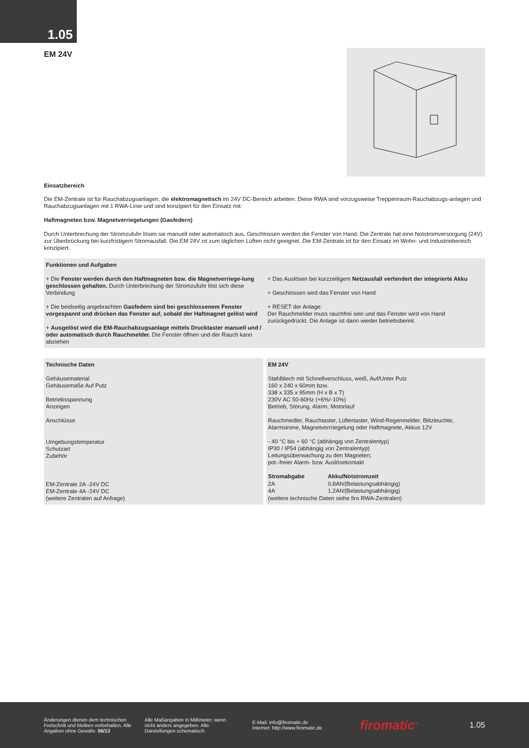1.05
EM 24V
Einsatzbereich
Die EM-Zentrale ist für Rauchabzugsanlagen, die elektromagnetisch im 24V DC-Bereich arbeiten. Diese RWA sind vorzugsweise Treppenraum-Rauchabzugs-anlagen und Rauchabzugsanlagen mit 1 RWA-Linie und sind konzipiert für den Einsatz mit:
Haftmagneten bzw. Magnetverriegelungen (Gasfedern)
Durch Unterbrechung der Stromzufuhr lösen sie manuell oder automatisch aus. Geschlossen werden die Fenster von Hand. Die Zentrale hat eine Notstromversorgung (24V) zur Überbrückung bei kurzfristigem Stromausfall. Die EM 24V ist zum täglichen Lüften nicht geeignet. Die EM-Zentrale ist für den Einsatz im Wohn- und Industriebereich konzipiert.
Funktionen und Aufgaben
+ Die Fenster werden durch den Haftmagneten bzw. die Magnetverriege-lung geschlossen gehalten. Durch Unterbrechung der Stromzufuhr löst sich diese Verbindung
+ Die beidseitig angebrachten Gasfedern sind bei geschlossenem Fenster vorgespannt und drücken das Fenster auf, sobald der Haftmagnet gelöst wird
+ Ausgelöst wird die EM-Rauchabzugsanlage mittels Drucktaster manuell und / oder automatisch durch Rauchmelder. Die Fenster öffnen und der Rauch kann abziehen
+ Das Auslösen bei kurzzeitigem Netzausfall verhindert der integrierte Akku
+ Geschlossen wird das Fenster von Hand
+ RESET der Anlage:
Der Rauchmelder muss rauchfrei sein und das Fenster wird von Hand zurückgedrückt. Die Anlage ist dann wieder betriebsbereit.
Technische Daten
Gehäusematerial
Gehäusemaße Auf Putz
Betriebsspannung
Anzeigen
Anschlüsse
Umgebungstemperatur
Schutzart
Zubehör
EM-Zentrale 2A -24V DC
EM-Zentrale 4A -24V DC
(weitere Zentralen auf Anfrage)
EM 24V
Stahlblech mit Schnellverschluss, weiß, Auf/Unter Putz
160 x 240 x 60mm bzw.
338 x 335 x 95mm (H x B x T)
230V AC 50-60Hz (+6%/-10%)
Betrieb, Störung, Alarm, Motorlauf
Rauchmedler, Rauchtaster, Lüftertaster, Wind-Regenmelder, Blitzleuchte, Alarmsirene, Magnetverrriegelung oder Haftmagnete, Akkus 12V
- 40 °C bis + 60 °C (abhängig von Zentralentyp)
IP30 / IP54 (abhängig von Zentralentyp)
Leitungsüberwachung zu den Magneten;
pot.-freier Alarm- bzw. Auslösekontakt
| Stromabgabe | Akku/Notstromzeit |
| --- | --- |
| 2A | 0,8Ah/(Belastungsabhängig) |
| 4A | 1,2Ah/(Belastungsabhängig) |
(weitere technische Daten siehe firo RWA-Zentralen)
Änderungen dienen dem technischen Fortschritt und bleiben vorbehalten. Alle Angaben ohne Gewähr. 06/13
Alle Maßangaben in Millimeter, wenn nicht anders angegeben. Alle Darstellungen schematisch.
E-Mail: info@firomatic.de
Internet: http://www.firomatic.de
firomatic<sup>®</sup>
1.05